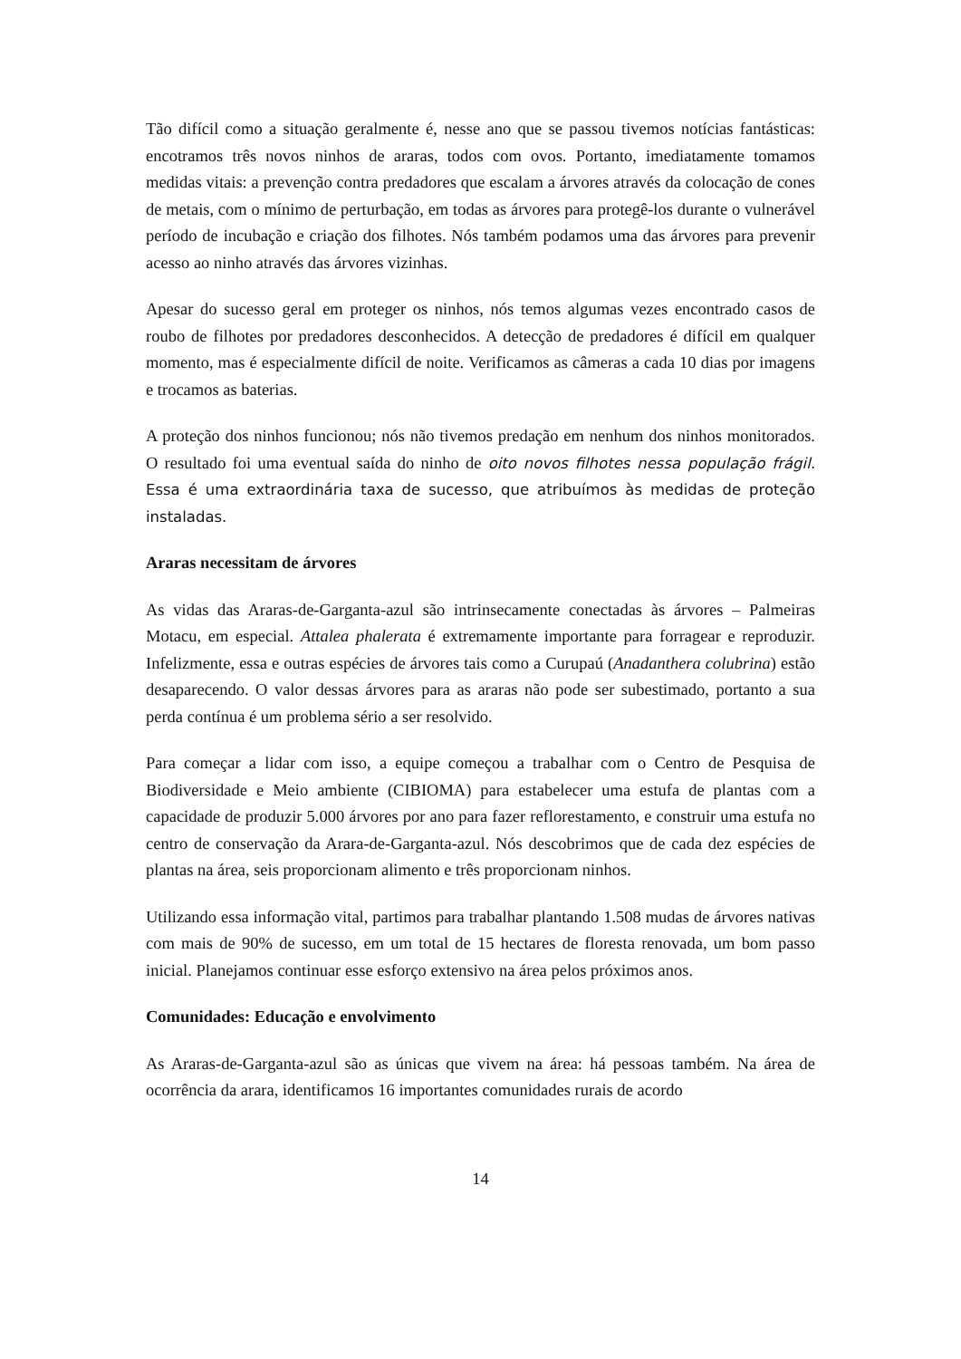Tão difícil como a situação geralmente é, nesse ano que se passou tivemos notícias fantásticas: encotramos três novos ninhos de araras, todos com ovos. Portanto, imediatamente tomamos medidas vitais: a prevenção contra predadores que escalam a árvores através da colocação de cones de metais, com o mínimo de perturbação, em todas as árvores para protegê-los durante o vulnerável período de incubação e criação dos filhotes. Nós também podamos uma das árvores para prevenir acesso ao ninho através das árvores vizinhas.
Apesar do sucesso geral em proteger os ninhos, nós temos algumas vezes encontrado casos de roubo de filhotes por predadores desconhecidos. A detecção de predadores é difícil em qualquer momento, mas é especialmente difícil de noite. Verificamos as câmeras a cada 10 dias por imagens e trocamos as baterias.
A proteção dos ninhos funcionou; nós não tivemos predação em nenhum dos ninhos monitorados. O resultado foi uma eventual saída do ninho de oito novos filhotes nessa população frágil. Essa é uma extraordinária taxa de sucesso, que atribuímos às medidas de proteção instaladas.
Araras necessitam de árvores
As vidas das Araras-de-Garganta-azul são intrinsecamente conectadas às árvores – Palmeiras Motacu, em especial. Attalea phalerata é extremamente importante para forragear e reproduzir. Infelizmente, essa e outras espécies de árvores tais como a Curupaú (Anadanthera colubrina) estão desaparecendo. O valor dessas árvores para as araras não pode ser subestimado, portanto a sua perda contínua é um problema sério a ser resolvido.
Para começar a lidar com isso, a equipe começou a trabalhar com o Centro de Pesquisa de Biodiversidade e Meio ambiente (CIBIOMA) para estabelecer uma estufa de plantas com a capacidade de produzir 5.000 árvores por ano para fazer reflorestamento, e construir uma estufa no centro de conservação da Arara-de-Garganta-azul. Nós descobrimos que de cada dez espécies de plantas na área, seis proporcionam alimento e três proporcionam ninhos.
Utilizando essa informação vital, partimos para trabalhar plantando 1.508 mudas de árvores nativas com mais de 90% de sucesso, em um total de 15 hectares de floresta renovada, um bom passo inicial. Planejamos continuar esse esforço extensivo na área pelos próximos anos.
Comunidades: Educação e envolvimento
As Araras-de-Garganta-azul são as únicas que vivem na área: há pessoas também. Na área de ocorrência da arara, identificamos 16 importantes comunidades rurais de acordo
14